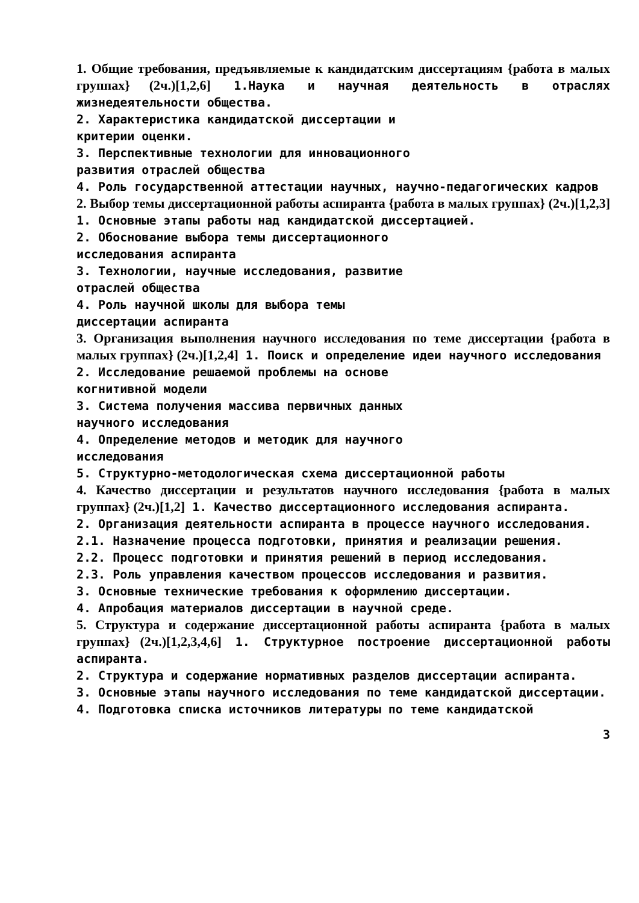1. Общие требования, предъявляемые к кандидатским диссертациям {работа в малых группах} (2ч.)[1,2,6] 1.Наука и научная деятельность в отраслях жизнедеятельности общества.
2. Характеристика кандидатской диссертации и
критерии оценки.
3. Перспективные технологии для инновационного
развития отраслей общества
4. Роль государственной аттестации научных, научно-педагогических кадров
2. Выбор темы диссертационной работы аспиранта {работа в малых группах} (2ч.)[1,2,3] 1. Основные этапы работы над кандидатской диссертацией.
2. Обоснование выбора темы диссертационного
исследования аспиранта
3. Технологии, научные исследования, развитие
отраслей общества
4. Роль научной школы для выбора темы
диссертации аспиранта
3. Организация выполнения научного исследования по теме диссертации {работа в малых группах} (2ч.)[1,2,4] 1. Поиск и определение идеи научного исследования
2. Исследование решаемой проблемы на основе
когнитивной модели
3. Система получения массива первичных данных
научного исследования
4. Определение методов и методик для научного
исследования
5. Структурно-методологическая схема диссертационной работы
4. Качество диссертации и результатов научного исследования {работа в малых группах} (2ч.)[1,2] 1. Качество диссертационного исследования аспиранта.
2. Организация деятельности аспиранта в процессе научного исследования.
2.1. Назначение процесса подготовки, принятия и реализации решения.
2.2. Процесс подготовки и принятия решений в период исследования.
2.3. Роль управления качеством процессов исследования и развития.
3. Основные технические требования к оформлению диссертации.
4. Апробация материалов диссертации в научной среде.
5. Структура и содержание диссертационной работы аспиранта {работа в малых группах} (2ч.)[1,2,3,4,6] 1. Структурное построение диссертационной работы аспиранта.
2. Структура и содержание нормативных разделов диссертации аспиранта.
3. Основные этапы научного исследования по теме кандидатской диссертации.
4. Подготовка списка источников литературы по теме кандидатской
3